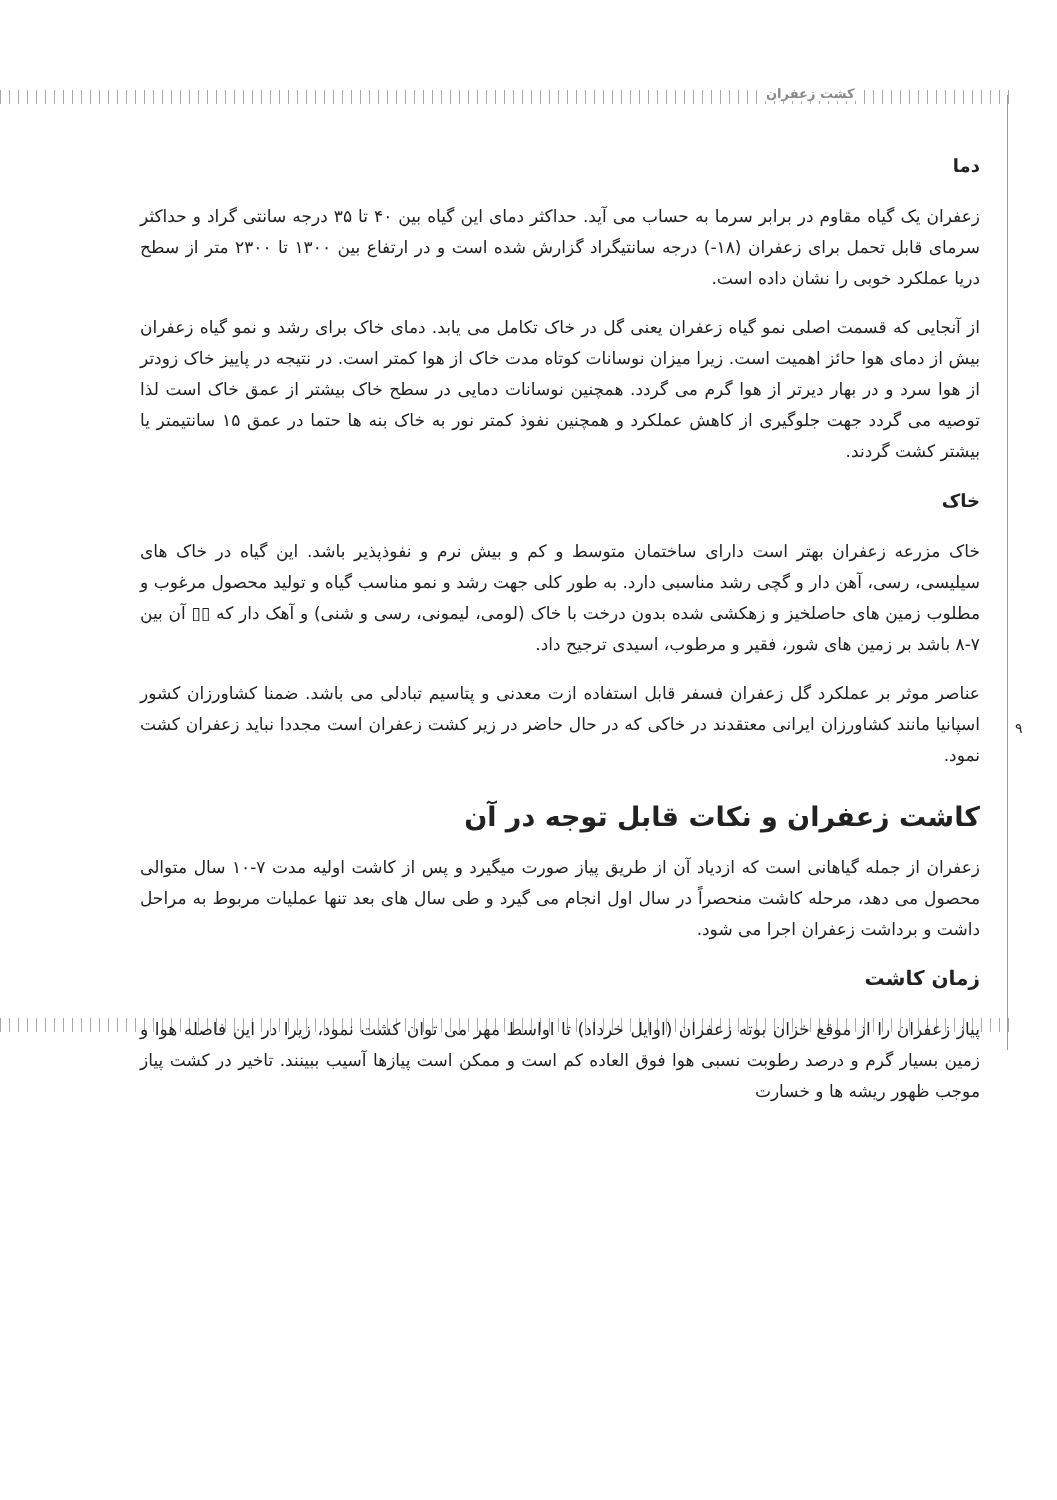کشت زعفران
۹
دما
زعفران یک گیاه مقاوم در برابر سرما به حساب می آید. حداکثر دمای این گیاه بین ۴۰ تا ۳۵ درجه سانتی گراد و حداکثر سرمای قابل تحمل برای زعفران (۱۸-) درجه سانتیگراد گزارش شده است و در ارتفاع بین ۱۳۰۰ تا ۲۳۰۰ متر از سطح دریا عملکرد خوبی را نشان داده است.
از آنجایی که قسمت اصلی نمو گیاه زعفران یعنی گل در خاک تکامل می یابد. دمای خاک برای رشد و نمو گیاه زعفران بیش از دمای هوا حائز اهمیت است. زیرا میزان نوسانات کوتاه مدت خاک از هوا کمتر است. در نتیجه در پاییز خاک زودتر از هوا سرد و در بهار دیرتر از هوا گرم می گردد. همچنین نوسانات دمایی در سطح خاک بیشتر از عمق خاک است لذا توصیه می گردد جهت جلوگیری از کاهش عملکرد و همچنین نفوذ کمتر نور به خاک بنه ها حتما در عمق ۱۵ سانتیمتر یا بیشتر کشت گردند.
خاک
خاک مزرعه زعفران بهتر است دارای ساختمان متوسط و کم و بیش نرم و نفوذپذیر باشد. این گیاه در خاک های سیلیسی، رسی، آهن دار و گچی رشد مناسبی دارد. به طور کلی جهت رشد و نمو مناسب گیاه و تولید محصول مرغوب و مطلوب زمین های حاصلخیز و زهکشی شده بدون درخت با خاک (لومی، لیمونی، رسی و شنی) و آهک دار که ▯▯ آن بین ۷-۸ باشد بر زمین های شور، فقیر و مرطوب، اسیدی ترجیح داد.
عناصر موثر بر عملکرد گل زعفران فسفر قابل استفاده ازت معدنی و پتاسیم تبادلی می باشد. ضمنا کشاورزان کشور اسپانیا مانند کشاورزان ایرانی معتقدند در خاکی که در حال حاضر در زیر کشت زعفران است مجددا نباید زعفران کشت نمود.
کاشت زعفران و نکات قابل توجه در آن
زعفران از جمله گیاهانی است که ازدیاد آن از طریق پیاز صورت میگیرد و پس از کاشت اولیه مدت ۷-۱۰ سال متوالی محصول می دهد، مرحله کاشت منحصراً در سال اول انجام می گیرد و طی سال های بعد تنها عملیات مربوط به مراحل داشت و برداشت زعفران اجرا می شود.
زمان کاشت
پیاز زعفران را از موقع خزان بوته زعفران (اوایل خرداد) تا اواسط مهر می توان کشت نمود، زیرا در این فاصله هوا و زمین بسیار گرم و درصد رطوبت نسبی هوا فوق العاده کم است و ممکن است پیازها آسیب ببینند. تاخیر در کشت پیاز موجب ظهور ریشه ها و خسارت